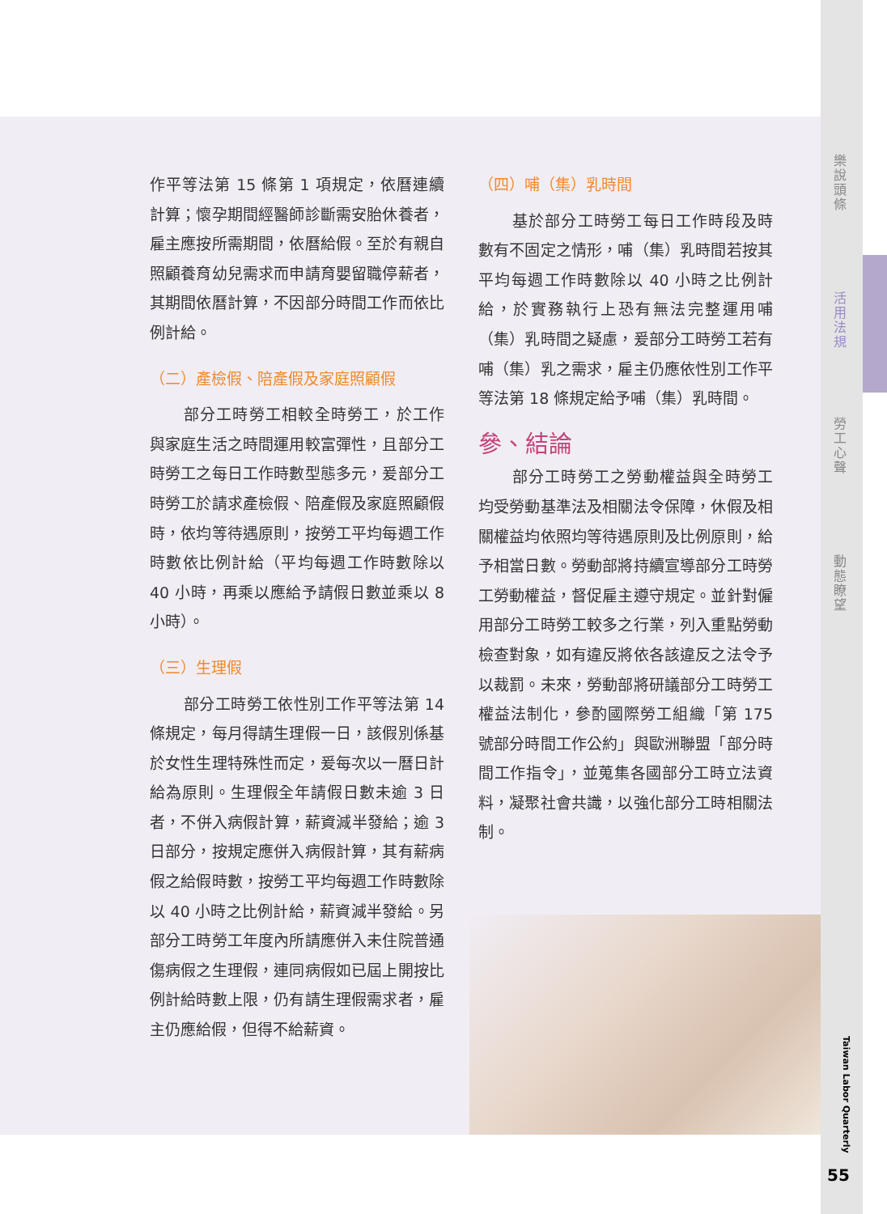作平等法第 15 條第 1 項規定，依曆連續計算；懷孕期間經醫師診斷需安胎休養者，雇主應按所需期間，依曆給假。至於有親自照顧養育幼兒需求而申請育嬰留職停薪者，其期間依曆計算，不因部分時間工作而依比例計給。
（二）產檢假、陪產假及家庭照顧假
部分工時勞工相較全時勞工，於工作與家庭生活之時間運用較富彈性，且部分工時勞工之每日工作時數型態多元，爰部分工時勞工於請求產檢假、陪產假及家庭照顧假時，依均等待遇原則，按勞工平均每週工作時數依比例計給（平均每週工作時數除以 40 小時，再乘以應給予請假日數並乘以 8 小時）。
（三）生理假
部分工時勞工依性別工作平等法第 14 條規定，每月得請生理假一日，該假別係基於女性生理特殊性而定，爰每次以一曆日計給為原則。生理假全年請假日數未逾 3 日者，不併入病假計算，薪資減半發給；逾 3 日部分，按規定應併入病假計算，其有薪病假之給假時數，按勞工平均每週工作時數除以 40 小時之比例計給，薪資減半發給。另部分工時勞工年度內所請應併入未住院普通傷病假之生理假，連同病假如已屆上開按比例計給時數上限，仍有請生理假需求者，雇主仍應給假，但得不給薪資。
（四）哺（集）乳時間
基於部分工時勞工每日工作時段及時數有不固定之情形，哺（集）乳時間若按其平均每週工作時數除以 40 小時之比例計給，於實務執行上恐有無法完整運用哺（集）乳時間之疑慮，爰部分工時勞工若有哺（集）乳之需求，雇主仍應依性別工作平等法第 18 條規定給予哺（集）乳時間。
參、結論
部分工時勞工之勞動權益與全時勞工均受勞動基準法及相關法令保障，休假及相關權益均依照均等待遇原則及比例原則，給予相當日數。勞動部將持續宣導部分工時勞工勞動權益，督促雇主遵守規定。並針對僱用部分工時勞工較多之行業，列入重點勞動檢查對象，如有違反將依各該違反之法令予以裁罰。未來，勞動部將研議部分工時勞工權益法制化，參酌國際勞工組織「第 175 號部分時間工作公約」與歐洲聯盟「部分時間工作指令」，並蒐集各國部分工時立法資料，凝聚社會共識，以強化部分工時相關法制。
樂說頭條
活用法規
勞工心聲
動態瞭望
Taiwan Labor Quarterly
55